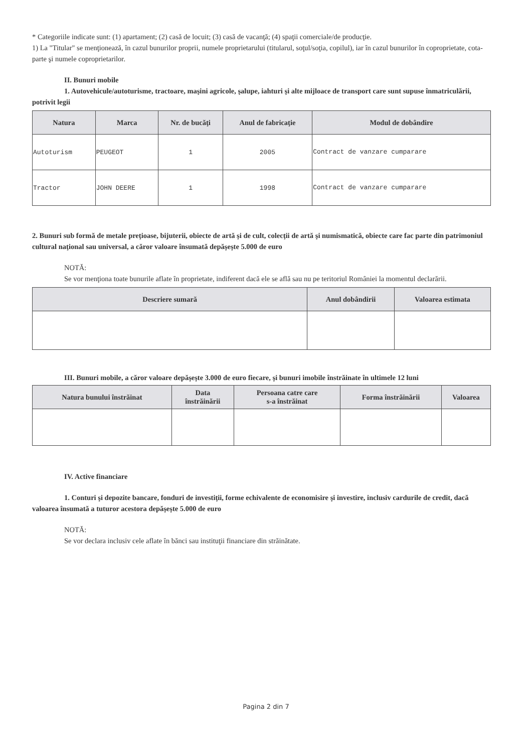* Categoriile indicate sunt: (1) apartament; (2) casă de locuit; (3) casă de vacanţă; (4) spaţii comerciale/de producţie.
1) La "Titular" se menţionează, în cazul bunurilor proprii, numele proprietarului (titularul, soţul/soţia, copilul), iar în cazul bunurilor în coproprietate, cota-parte şi numele coproprietarilor.
II. Bunuri mobile
1. Autovehicule/autoturisme, tractoare, maşini agricole, şalupe, iahturi şi alte mijloace de transport care sunt supuse înmatriculării, potrivit legii
| Natura | Marca | Nr. de bucăţi | Anul de fabricaţie | Modul de dobândire |
| --- | --- | --- | --- | --- |
| Autoturism | PEUGEOT | 1 | 2005 | Contract de vanzare cumparare |
| Tractor | JOHN DEERE | 1 | 1998 | Contract de vanzare cumparare |
2. Bunuri sub formă de metale preţioase, bijuterii, obiecte de artă şi de cult, colecţii de artă şi numismatică, obiecte care fac parte din patrimoniul cultural naţional sau universal, a căror valoare însumată depăşeşte 5.000 de euro
NOTĂ:
Se vor menţiona toate bunurile aflate în proprietate, indiferent dacă ele se află sau nu pe teritoriul României la momentul declarării.
| Descriere sumară | Anul dobândirii | Valoarea estimata |
| --- | --- | --- |
III. Bunuri mobile, a căror valoare depăşeşte 3.000 de euro fiecare, şi bunuri imobile înstrăinate în ultimele 12 luni
| Natura bunului înstrăinat | Data înstrăinării | Persoana catre care s-a înstrăinat | Forma înstrăinării | Valoarea |
| --- | --- | --- | --- | --- |
IV. Active financiare
1. Conturi şi depozite bancare, fonduri de investiţii, forme echivalente de economisire şi investire, inclusiv cardurile de credit, dacă valoarea însumată a tuturor acestora depăşeşte 5.000 de euro
NOTĂ:
Se vor declara inclusiv cele aflate în bănci sau instituţii financiare din străinătate.
Pagina 2 din 7